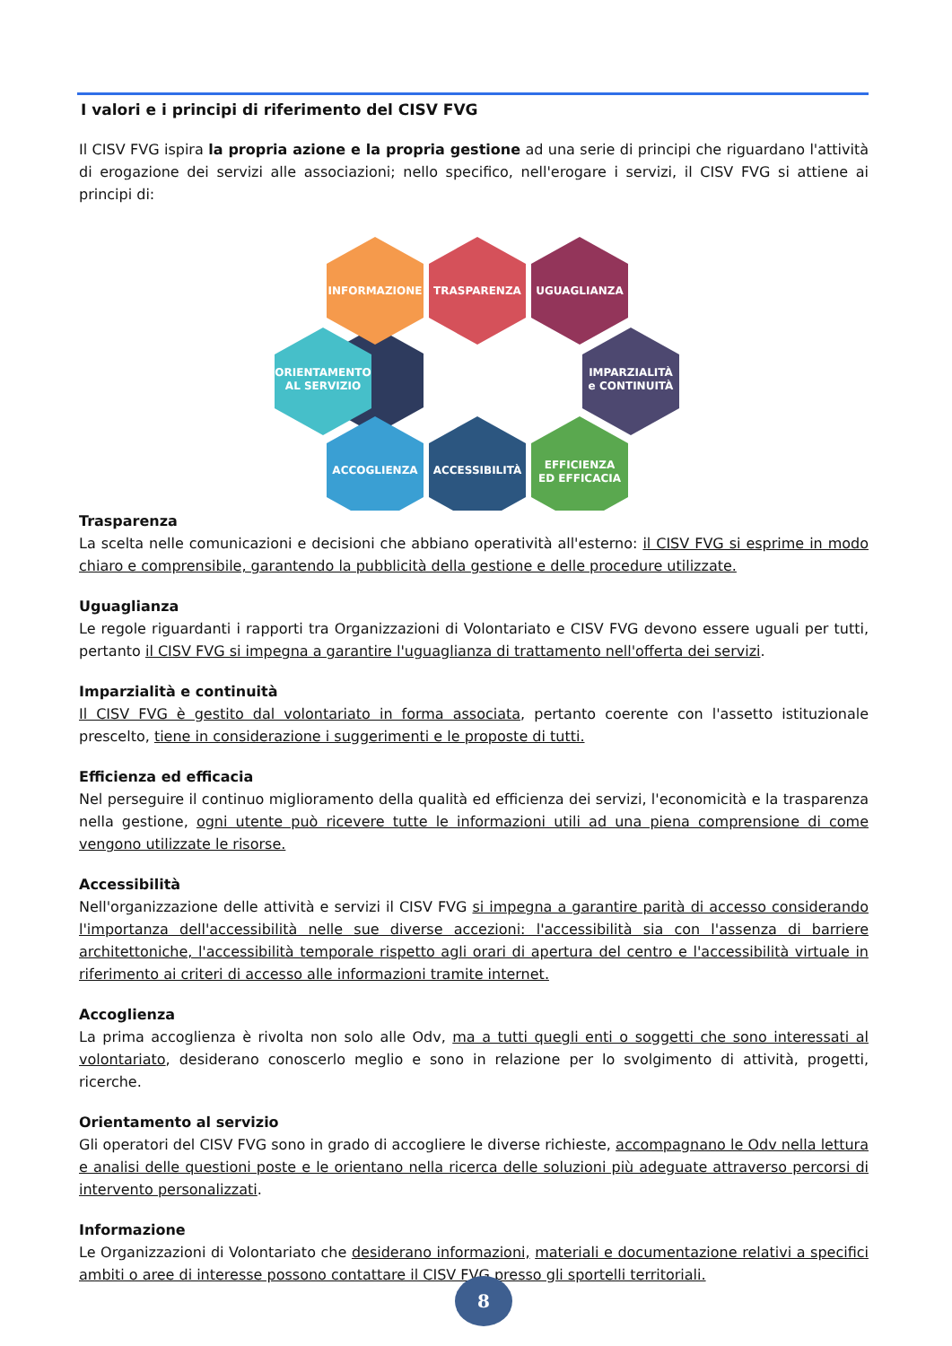I valori e i principi di riferimento del CISV FVG
Il CISV FVG ispira la propria azione e la propria gestione ad una serie di principi che riguardano l'attività di erogazione dei servizi alle associazioni; nello specifico, nell'erogare i servizi, il CISV FVG si attiene ai principi di:
INFORMAZIONE
TRASPARENZA
UGUAGLIANZA
ORIENTAMENTO
AL SERVIZIO
IMPARZIALITÀ
e CONTINUITÀ
ACCOGLIENZA
ACCESSIBILITÀ
EFFICIENZA
ED EFFICACIA
Trasparenza
La scelta nelle comunicazioni e decisioni che abbiano operatività all'esterno: il CISV FVG si esprime in modo chiaro e comprensibile, garantendo la pubblicità della gestione e delle procedure utilizzate.
Uguaglianza
Le regole riguardanti i rapporti tra Organizzazioni di Volontariato e CISV FVG devono essere uguali per tutti, pertanto il CISV FVG si impegna a garantire l'uguaglianza di trattamento nell'offerta dei servizi.
Imparzialità e continuità
Il CISV FVG è gestito dal volontariato in forma associata, pertanto coerente con l'assetto istituzionale prescelto, tiene in considerazione i suggerimenti e le proposte di tutti.
Efficienza ed efficacia
Nel perseguire il continuo miglioramento della qualità ed efficienza dei servizi, l'economicità e la trasparenza nella gestione, ogni utente può ricevere tutte le informazioni utili ad una piena comprensione di come vengono utilizzate le risorse.
Accessibilità
Nell'organizzazione delle attività e servizi il CISV FVG si impegna a garantire parità di accesso considerando l'importanza dell'accessibilità nelle sue diverse accezioni: l'accessibilità sia con l'assenza di barriere architettoniche, l'accessibilità temporale rispetto agli orari di apertura del centro e l'accessibilità virtuale in riferimento ai criteri di accesso alle informazioni tramite internet.
Accoglienza
La prima accoglienza è rivolta non solo alle Odv, ma a tutti quegli enti o soggetti che sono interessati al volontariato, desiderano conoscerlo meglio e sono in relazione per lo svolgimento di attività, progetti, ricerche.
Orientamento al servizio
Gli operatori del CISV FVG sono in grado di accogliere le diverse richieste, accompagnano le Odv nella lettura e analisi delle questioni poste e le orientano nella ricerca delle soluzioni più adeguate attraverso percorsi di intervento personalizzati.
Informazione
Le Organizzazioni di Volontariato che desiderano informazioni, materiali e documentazione relativi a specifici ambiti o aree di interesse possono contattare il CISV FVG presso gli sportelli territoriali.
8